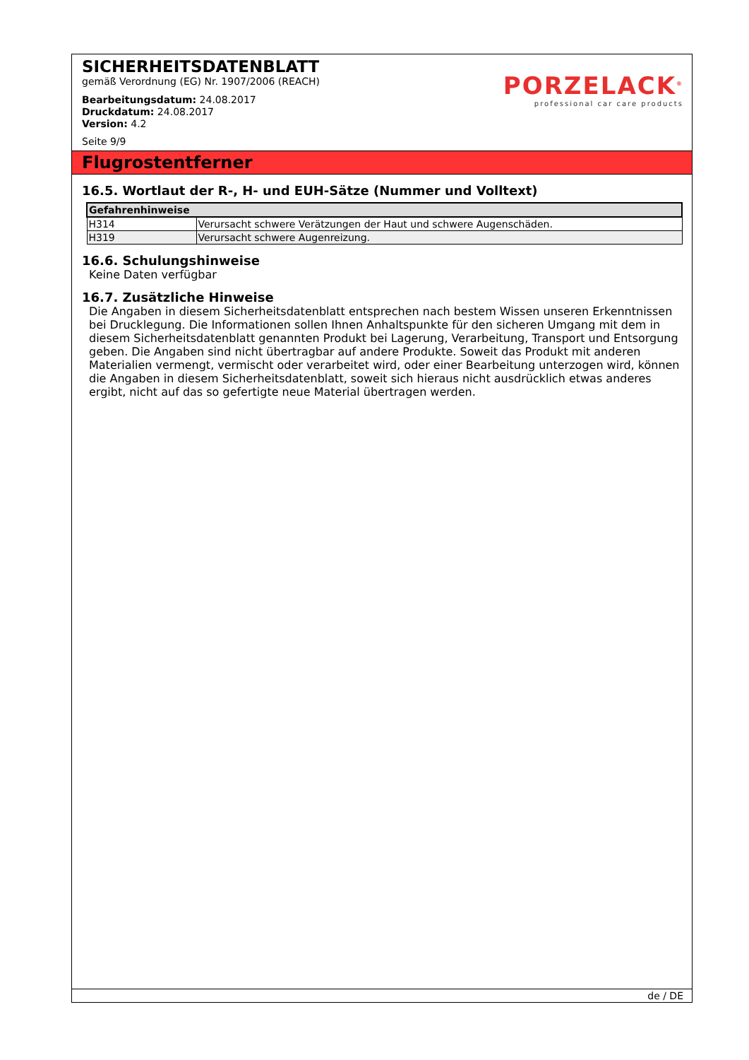SICHERHEITSDATENBLATT
gemäß Verordnung (EG) Nr. 1907/2006 (REACH)
Bearbeitungsdatum: 24.08.2017
Druckdatum: 24.08.2017
Version: 4.2
Seite 9/9
PORZELACK<sup>®</sup>
professional car care products
Flugrostentferner
16.5. Wortlaut der R-, H- und EUH-Sätze (Nummer und Volltext)
| Gefahrenhinweise | |
| --- | --- |
| H314 | Verursacht schwere Verätzungen der Haut und schwere Augenschäden. |
| H319 | Verursacht schwere Augenreizung. |
16.6. Schulungshinweise
Keine Daten verfügbar
16.7. Zusätzliche Hinweise
Die Angaben in diesem Sicherheitsdatenblatt entsprechen nach bestem Wissen unseren Erkenntnissen bei Drucklegung. Die Informationen sollen Ihnen Anhaltspunkte für den sicheren Umgang mit dem in diesem Sicherheitsdatenblatt genannten Produkt bei Lagerung, Verarbeitung, Transport und Entsorgung geben. Die Angaben sind nicht übertragbar auf andere Produkte. Soweit das Produkt mit anderen Materialien vermengt, vermischt oder verarbeitet wird, oder einer Bearbeitung unterzogen wird, können die Angaben in diesem Sicherheitsdatenblatt, soweit sich hieraus nicht ausdrücklich etwas anderes ergibt, nicht auf das so gefertigte neue Material übertragen werden.
de / DE